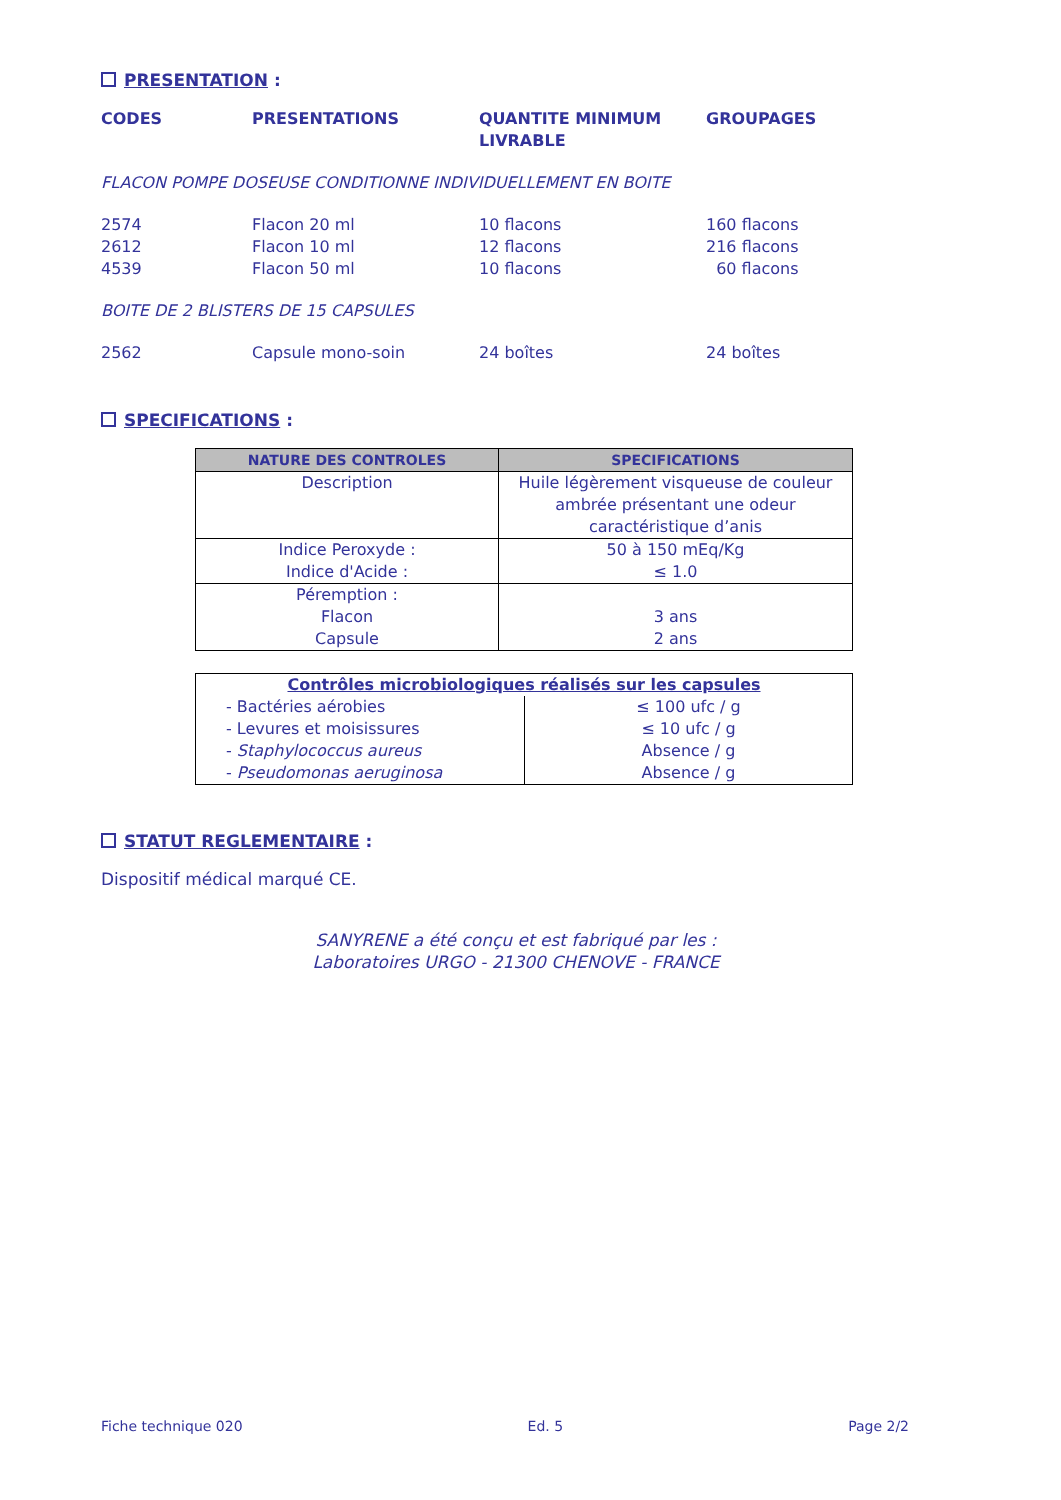PRESENTATION :
| CODES | PRESENTATIONS | QUANTITE MINIMUM LIVRABLE | GROUPAGES |
| --- | --- | --- | --- |
| FLACON POMPE DOSEUSE CONDITIONNE INDIVIDUELLEMENT EN BOITE | | | |
| 2574 | Flacon 20 ml | 10 flacons | 160 flacons |
| 2612 | Flacon 10 ml | 12 flacons | 216 flacons |
| 4539 | Flacon 50 ml | 10 flacons | 60 flacons |
| BOITE DE 2 BLISTERS DE 15 CAPSULES | | | |
| 2562 | Capsule mono-soin | 24 boîtes | 24 boîtes |
SPECIFICATIONS :
| NATURE DES CONTROLES | SPECIFICATIONS |
| --- | --- |
| Description | Huile légèrement visqueuse de couleur ambrée présentant une odeur caractéristique d’anis |
| Indice Peroxyde : Indice d'Acide : | 50 à 150 mEq/Kg ≤ 1.0 |
| Péremption : Flacon Capsule | 3 ans 2 ans |
| Contrôles microbiologiques réalisés sur les capsules | |
| - Bactéries aérobies - Levures et moisissures - Staphylococcus aureus - Pseudomonas aeruginosa | ≤ 100 ufc / g ≤ 10 ufc / g Absence / g Absence / g |
STATUT REGLEMENTAIRE :
Dispositif médical marqué CE.
SANYRENE a été conçu et est fabriqué par les :
Laboratoires URGO - 21300 CHENOVE - FRANCE
Fiche technique 020 Ed. 5 Page 2/2